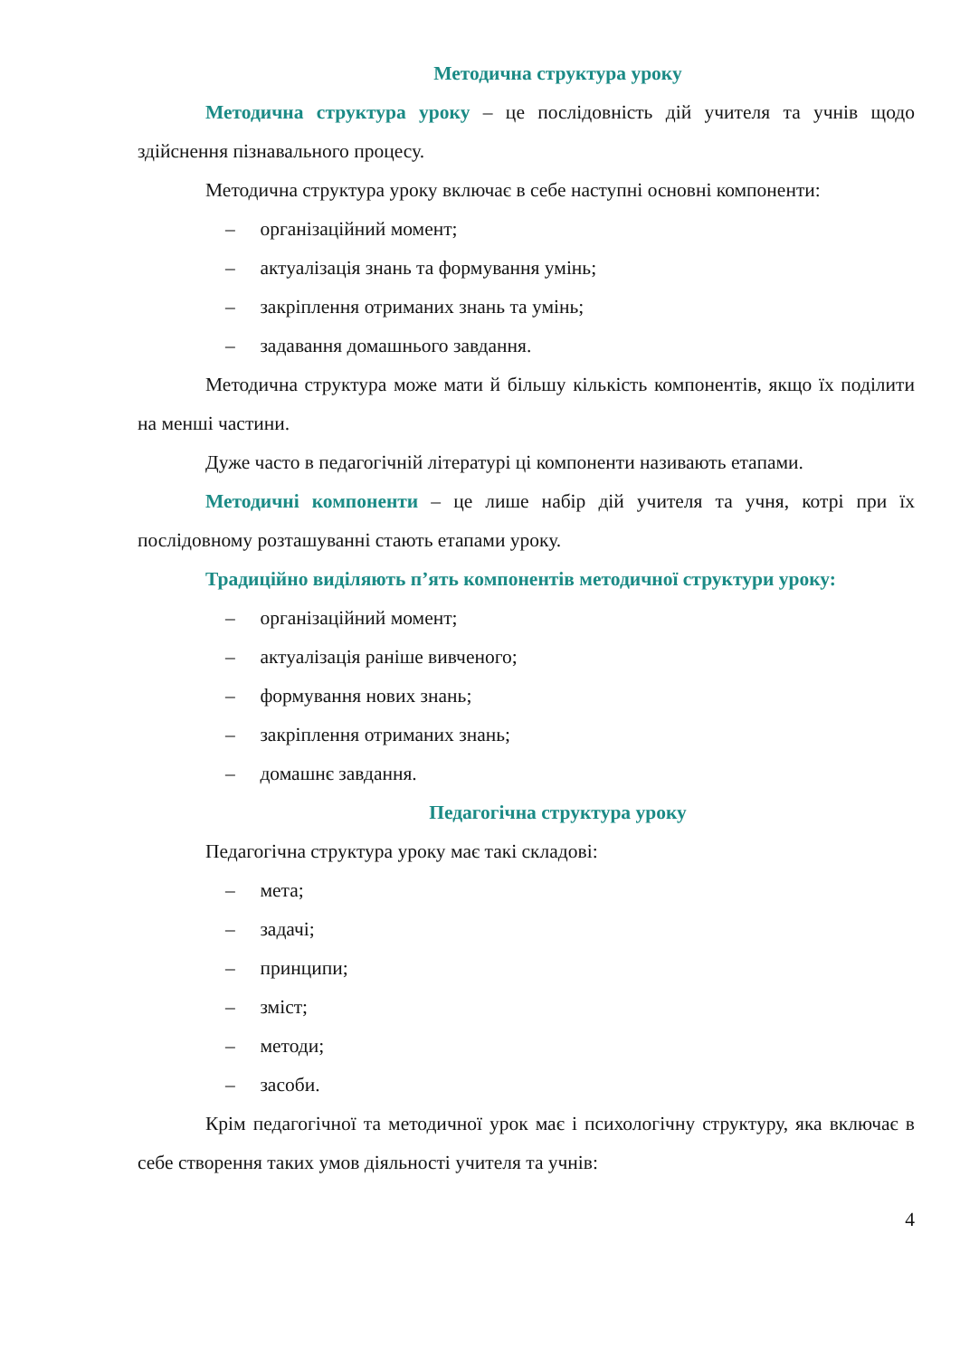Методична структура уроку
Методична структура уроку – це послідовність дій учителя та учнів щодо здійснення пізнавального процесу.
Методична структура уроку включає в себе наступні основні компоненти:
– організаційний момент;
– актуалізація знань та формування умінь;
– закріплення отриманих знань та умінь;
– задавання домашнього завдання.
Методична структура може мати й більшу кількість компонентів, якщо їх поділити на менші частини.
Дуже часто в педагогічній літературі ці компоненти називають етапами.
Методичні компоненти – це лише набір дій учителя та учня, котрі при їх послідовному розташуванні стають етапами уроку.
Традиційно виділяють п’ять компонентів методичної структури уроку:
– організаційний момент;
– актуалізація раніше вивченого;
– формування нових знань;
– закріплення отриманих знань;
– домашнє завдання.
Педагогічна структура уроку
Педагогічна структура уроку має такі складові:
– мета;
– задачі;
– принципи;
– зміст;
– методи;
– засоби.
Крім педагогічної та методичної урок має і психологічну структуру, яка включає в себе створення таких умов діяльності учителя та учнів:
4